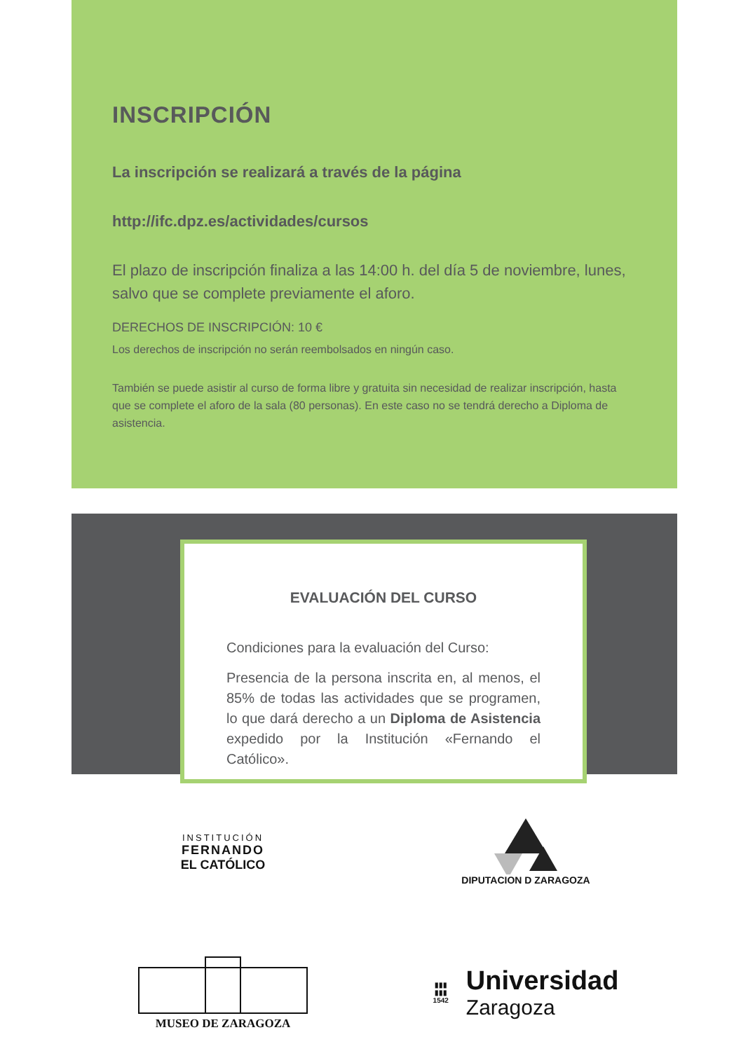INSCRIPCIÓN
La inscripción se realizará a través de la página
http://ifc.dpz.es/actividades/cursos
El plazo de inscripción finaliza a las 14:00 h. del día 5 de noviembre, lunes, salvo que se complete previamente el aforo.
DERECHOS DE INSCRIPCIÓN: 10 €
Los derechos de inscripción no serán reembolsados en ningún caso.
También se puede asistir al curso de forma libre y gratuita sin necesidad de realizar inscripción, hasta que se complete el aforo de la sala (80 personas). En este caso no se tendrá derecho a Diploma de asistencia.
EVALUACIÓN DEL CURSO
Condiciones para la evaluación del Curso:
Presencia de la persona inscrita en, al menos, el 85% de todas las actividades que se programen, lo que dará derecho a un Diploma de Asistencia expedido por la Institución «Fernando el Católico».
INSTITUCIÓN
FERNANDO
EL CATÓLICO
DIPUTACION D ZARAGOZA
MUSEO DE ZARAGOZA
▮▮▮
▮▮▮
1542
Universidad
Zaragoza